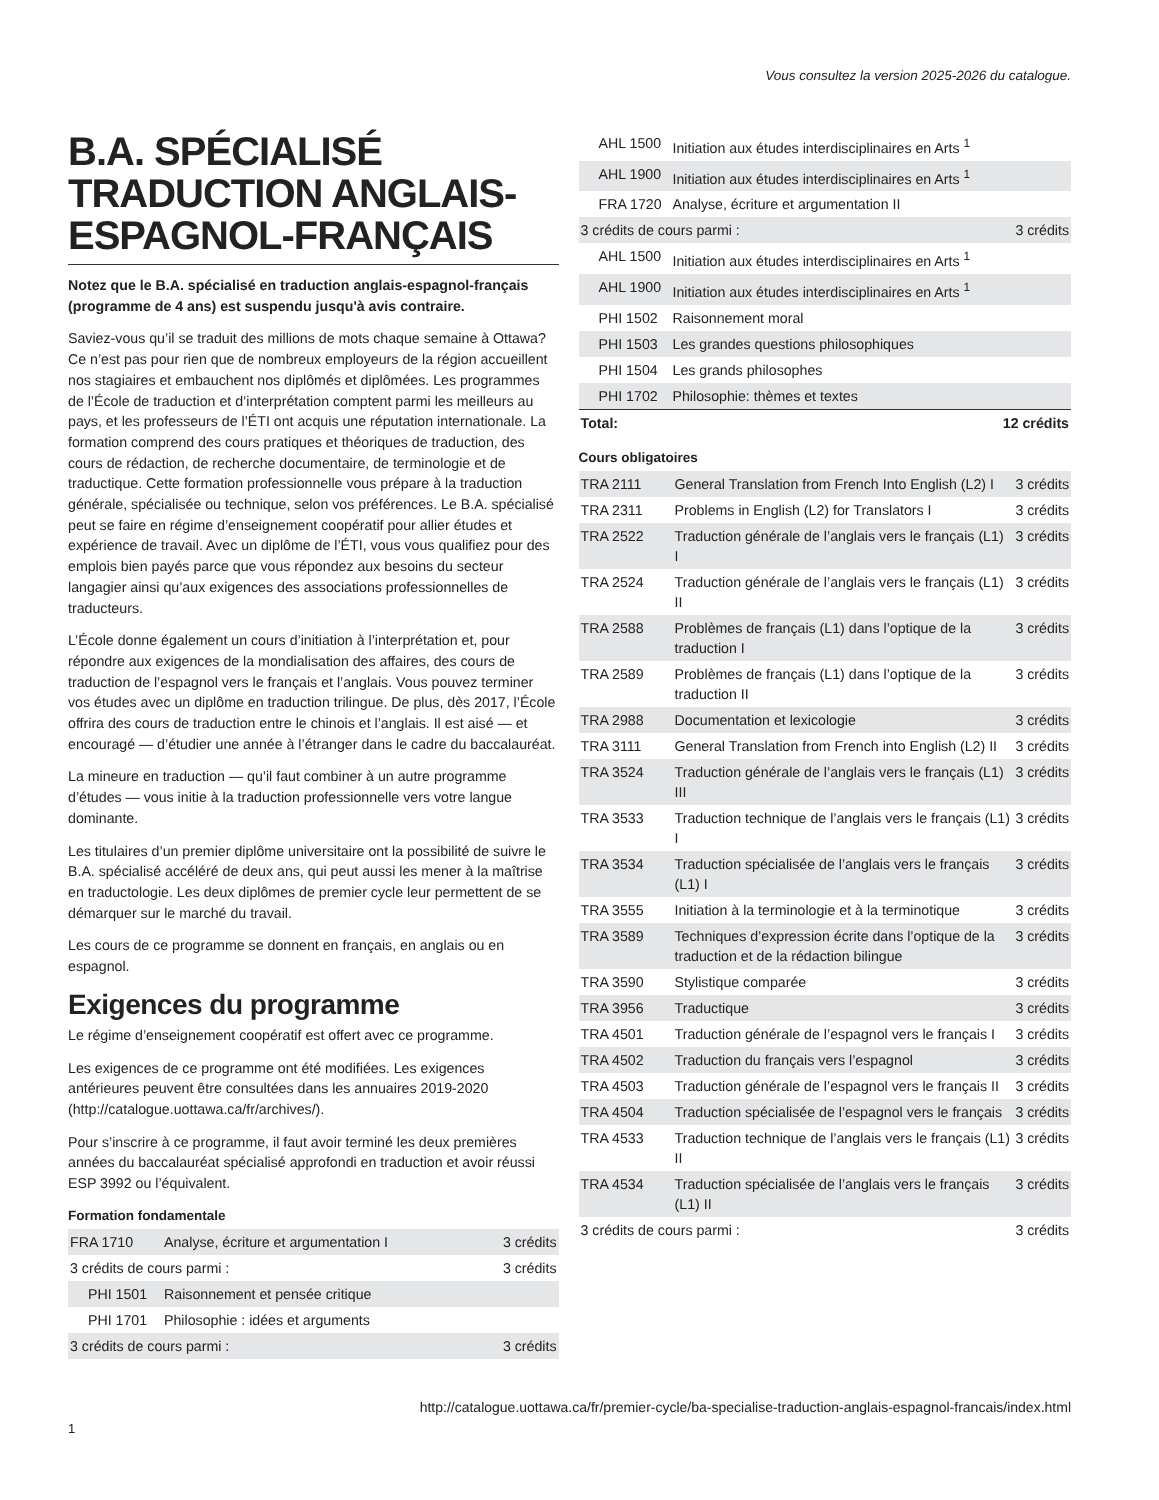Vous consultez la version 2025-2026 du catalogue.
B.A. SPÉCIALISÉ TRADUCTION ANGLAIS-ESPAGNOL-FRANÇAIS
Notez que le B.A. spécialisé en traduction anglais-espagnol-français (programme de 4 ans) est suspendu jusqu'à avis contraire.
Saviez-vous qu’il se traduit des millions de mots chaque semaine à Ottawa? Ce n’est pas pour rien que de nombreux employeurs de la région accueillent nos stagiaires et embauchent nos diplômés et diplômées. Les programmes de l’École de traduction et d’interprétation comptent parmi les meilleurs au pays, et les professeurs de l’ÉTI ont acquis une réputation internationale. La formation comprend des cours pratiques et théoriques de traduction, des cours de rédaction, de recherche documentaire, de terminologie et de traductique. Cette formation professionnelle vous prépare à la traduction générale, spécialisée ou technique, selon vos préférences. Le B.A. spécialisé peut se faire en régime d’enseignement coopératif pour allier études et expérience de travail. Avec un diplôme de l’ÉTI, vous vous qualifiez pour des emplois bien payés parce que vous répondez aux besoins du secteur langagier ainsi qu’aux exigences des associations professionnelles de traducteurs.
L’École donne également un cours d’initiation à l’interprétation et, pour répondre aux exigences de la mondialisation des affaires, des cours de traduction de l’espagnol vers le français et l’anglais. Vous pouvez terminer vos études avec un diplôme en traduction trilingue. De plus, dès 2017, l’École offrira des cours de traduction entre le chinois et l’anglais. Il est aisé — et encouragé — d’étudier une année à l’étranger dans le cadre du baccalauréat.
La mineure en traduction — qu’il faut combiner à un autre programme d’études — vous initie à la traduction professionnelle vers votre langue dominante.
Les titulaires d’un premier diplôme universitaire ont la possibilité de suivre le B.A. spécialisé accéléré de deux ans, qui peut aussi les mener à la maîtrise en traductologie. Les deux diplômes de premier cycle leur permettent de se démarquer sur le marché du travail.
Les cours de ce programme se donnent en français, en anglais ou en espagnol.
Exigences du programme
Le régime d’enseignement coopératif est offert avec ce programme.
Les exigences de ce programme ont été modifiées. Les exigences antérieures peuvent être consultées dans les annuaires 2019-2020 (http://catalogue.uottawa.ca/fr/archives/).
Pour s’inscrire à ce programme, il faut avoir terminé les deux premières années du baccalauréat spécialisé approfondi en traduction et avoir réussi ESP 3992 ou l’équivalent.
Formation fondamentale
| FRA 1710 | Analyse, écriture et argumentation I | 3 crédits |
| 3 crédits de cours parmi : | | 3 crédits |
| PHI 1501 | Raisonnement et pensée critique | |
| PHI 1701 | Philosophie : idées et arguments | |
| 3 crédits de cours parmi : | | 3 crédits |
| AHL 1500 | Initiation aux études interdisciplinaires en Arts <sup>1</sup> | |
| AHL 1900 | Initiation aux études interdisciplinaires en Arts <sup>1</sup> | |
| FRA 1720 | Analyse, écriture et argumentation II | |
| 3 crédits de cours parmi : | | 3 crédits |
| AHL 1500 | Initiation aux études interdisciplinaires en Arts <sup>1</sup> | |
| AHL 1900 | Initiation aux études interdisciplinaires en Arts <sup>1</sup> | |
| PHI 1502 | Raisonnement moral | |
| PHI 1503 | Les grandes questions philosophiques | |
| PHI 1504 | Les grands philosophes | |
| PHI 1702 | Philosophie: thèmes et textes | |
| Total: | | 12 crédits |
Cours obligatoires
| TRA 2111 | General Translation from French Into English (L2) I | 3 crédits |
| TRA 2311 | Problems in English (L2) for Translators I | 3 crédits |
| TRA 2522 | Traduction générale de l’anglais vers le français (L1) I | 3 crédits |
| TRA 2524 | Traduction générale de l’anglais vers le français (L1) II | 3 crédits |
| TRA 2588 | Problèmes de français (L1) dans l’optique de la traduction I | 3 crédits |
| TRA 2589 | Problèmes de français (L1) dans l’optique de la traduction II | 3 crédits |
| TRA 2988 | Documentation et lexicologie | 3 crédits |
| TRA 3111 | General Translation from French into English (L2) II | 3 crédits |
| TRA 3524 | Traduction générale de l’anglais vers le français (L1) III | 3 crédits |
| TRA 3533 | Traduction technique de l’anglais vers le français (L1) I | 3 crédits |
| TRA 3534 | Traduction spécialisée de l’anglais vers le français (L1) I | 3 crédits |
| TRA 3555 | Initiation à la terminologie et à la terminotique | 3 crédits |
| TRA 3589 | Techniques d’expression écrite dans l’optique de la traduction et de la rédaction bilingue | 3 crédits |
| TRA 3590 | Stylistique comparée | 3 crédits |
| TRA 3956 | Traductique | 3 crédits |
| TRA 4501 | Traduction générale de l’espagnol vers le français I | 3 crédits |
| TRA 4502 | Traduction du français vers l’espagnol | 3 crédits |
| TRA 4503 | Traduction générale de l’espagnol vers le français II | 3 crédits |
| TRA 4504 | Traduction spécialisée de l’espagnol vers le français | 3 crédits |
| TRA 4533 | Traduction technique de l’anglais vers le français (L1) II | 3 crédits |
| TRA 4534 | Traduction spécialisée de l’anglais vers le français (L1) II | 3 crédits |
| 3 crédits de cours parmi : | | 3 crédits |
http://catalogue.uottawa.ca/fr/premier-cycle/ba-specialise-traduction-anglais-espagnol-francais/index.html
1